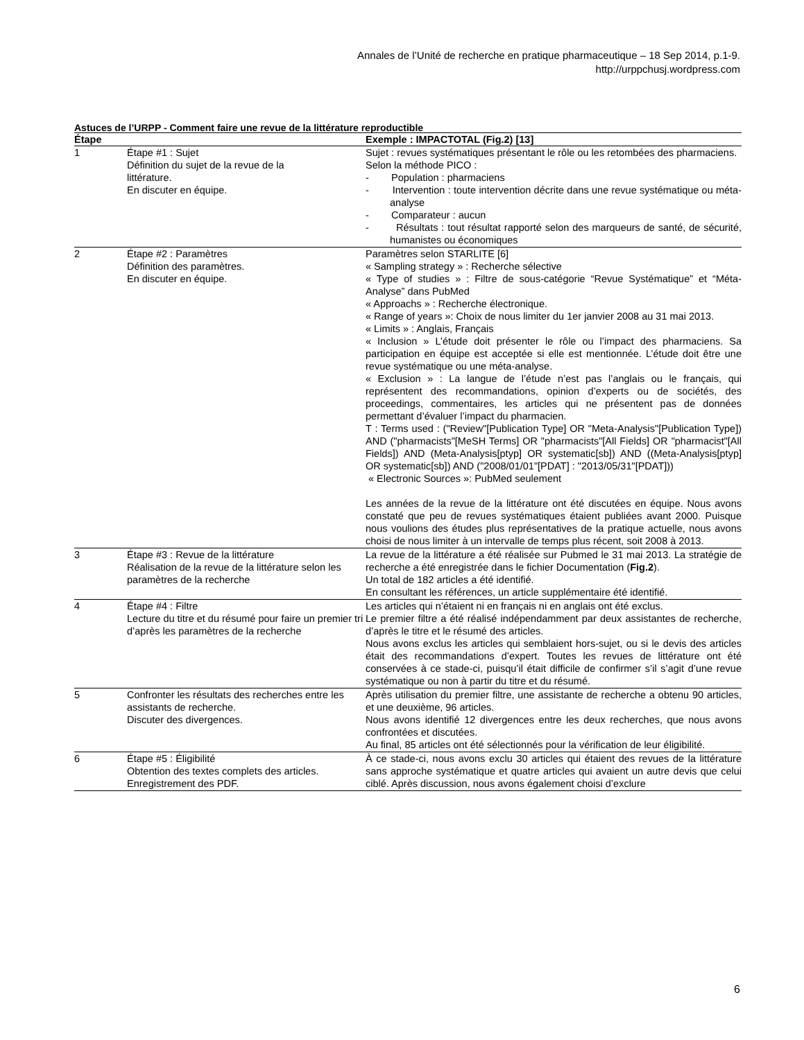Annales de l’Unité de recherche en pratique pharmaceutique – 18 Sep 2014, p.1-9.
http://urppchusj.wordpress.com
Astuces de l’URPP - Comment faire une revue de la littérature reproductible
| Étape | | Exemple : IMPACTOTAL (Fig.2) [13] |
| --- | --- | --- |
| 1 | Étape #1 : Sujet Définition du sujet de la revue de la littérature. En discuter en équipe. | Sujet : revues systématiques présentant le rôle ou les retombées des pharmaciens. Selon la méthode PICO : - Population : pharmaciens - Intervention : toute intervention décrite dans une revue systématique ou méta-analyse - Comparateur : aucun - Résultats : tout résultat rapporté selon des marqueurs de santé, de sécurité, humanistes ou économiques |
| 2 | Étape #2 : Paramètres Définition des paramètres. En discuter en équipe. | Paramètres selon STARLITE [6] « Sampling strategy » : Recherche sélective « Type of studies » : Filtre de sous-catégorie “Revue Systématique” et “Méta-Analyse” dans PubMed « Approachs » : Recherche électronique. « Range of years »: Choix de nous limiter du 1er janvier 2008 au 31 mai 2013. « Limits » : Anglais, Français « Inclusion » L’étude doit présenter le rôle ou l’impact des pharmaciens. Sa participation en équipe est acceptée si elle est mentionnée. L’étude doit être une revue systématique ou une méta-analyse. « Exclusion » : La langue de l’étude n’est pas l’anglais ou le français, qui représentent des recommandations, opinion d’experts ou de sociétés, des proceedings, commentaires, les articles qui ne présentent pas de données permettant d’évaluer l’impact du pharmacien. T : Terms used : ("Review"[Publication Type] OR "Meta-Analysis"[Publication Type]) AND ("pharmacists"[MeSH Terms] OR "pharmacists"[All Fields] OR "pharmacist"[All Fields]) AND (Meta-Analysis[ptyp] OR systematic[sb]) AND ((Meta-Analysis[ptyp] OR systematic[sb]) AND ("2008/01/01"[PDAT] : "2013/05/31"[PDAT])) « Electronic Sources »: PubMed seulement Les années de la revue de la littérature ont été discutées en équipe. Nous avons constaté que peu de revues systématiques étaient publiées avant 2000. Puisque nous voulions des études plus représentatives de la pratique actuelle, nous avons choisi de nous limiter à un intervalle de temps plus récent, soit 2008 à 2013. |
| 3 | Étape #3 : Revue de la littérature Réalisation de la revue de la littérature selon les paramètres de la recherche | La revue de la littérature a été réalisée sur Pubmed le 31 mai 2013. La stratégie de recherche a été enregistrée dans le fichier Documentation ( Fig.2 ). Un total de 182 articles a été identifié. En consultant les références, un article supplémentaire été identifié. |
| 4 | Étape #4 : Filtre Lecture du titre et du résumé pour faire un premier tri d’après les paramètres de la recherche | Les articles qui n’étaient ni en français ni en anglais ont été exclus. Le premier filtre a été réalisé indépendamment par deux assistantes de recherche, d’après le titre et le résumé des articles. Nous avons exclus les articles qui semblaient hors-sujet, ou si le devis des articles était des recommandations d’expert. Toutes les revues de littérature ont été conservées à ce stade-ci, puisqu’il était difficile de confirmer s’il s’agit d’une revue systématique ou non à partir du titre et du résumé. |
| 5 | Confronter les résultats des recherches entre les assistants de recherche. Discuter des divergences. | Après utilisation du premier filtre, une assistante de recherche a obtenu 90 articles, et une deuxième, 96 articles. Nous avons identifié 12 divergences entre les deux recherches, que nous avons confrontées et discutées. Au final, 85 articles ont été sélectionnés pour la vérification de leur éligibilité. |
| 6 | Étape #5 : Éligibilité Obtention des textes complets des articles. Enregistrement des PDF. | À ce stade-ci, nous avons exclu 30 articles qui étaient des revues de la littérature sans approche systématique et quatre articles qui avaient un autre devis que celui ciblé. Après discussion, nous avons également choisi d’exclure |
6